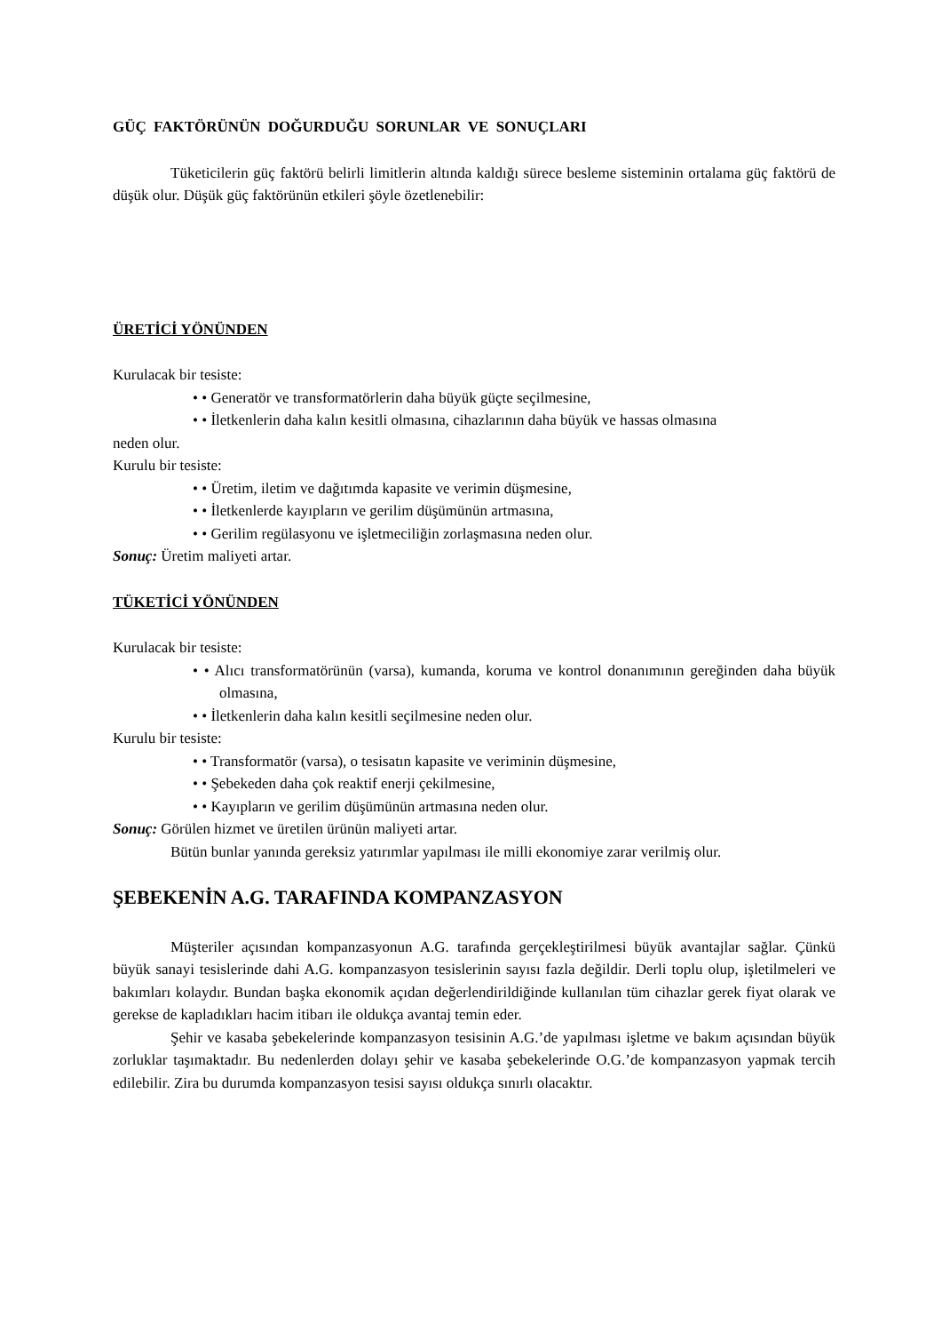GÜÇ FAKTÖRÜNÜN DOĞURDUĞU SORUNLAR VE SONUÇLARI
Tüketicilerin güç faktörü belirli limitlerin altında kaldığı sürece besleme sisteminin ortalama güç faktörü de düşük olur. Düşük güç faktörünün etkileri şöyle özetlenebilir:
ÜRETİCİ YÖNÜNDEN
Kurulacak bir tesiste:
• • Generatör ve transformatörlerin daha büyük güçte seçilmesine,
• • İletkenlerin daha kalın kesitli olmasına, cihazlarının daha büyük ve hassas olmasına
neden olur.
Kurulu bir tesiste:
• • Üretim, iletim ve dağıtımda kapasite ve verimin düşmesine,
• • İletkenlerde kayıpların ve gerilim düşümünün artmasına,
• • Gerilim regülasyonu ve işletmeciliğin zorlaşmasına neden olur.
Sonuç: Üretim maliyeti artar.
TÜKETİCİ YÖNÜNDEN
Kurulacak bir tesiste:
• • Alıcı transformatörünün (varsa), kumanda, koruma ve kontrol donanımının gereğinden daha büyük olmasına,
• • İletkenlerin daha kalın kesitli seçilmesine neden olur.
Kurulu bir tesiste:
• • Transformatör (varsa), o tesisatın kapasite ve veriminin düşmesine,
• • Şebekeden daha çok reaktif enerji çekilmesine,
• • Kayıpların ve gerilim düşümünün artmasına neden olur.
Sonuç: Görülen hizmet ve üretilen ürünün maliyeti artar.
Bütün bunlar yanında gereksiz yatırımlar yapılması ile milli ekonomiye zarar verilmiş olur.
ŞEBEKENİN A.G. TARAFINDA KOMPANZASYON
Müşteriler açısından kompanzasyonun A.G. tarafında gerçekleştirilmesi büyük avantajlar sağlar. Çünkü büyük sanayi tesislerinde dahi A.G. kompanzasyon tesislerinin sayısı fazla değildir. Derli toplu olup, işletilmeleri ve bakımları kolaydır. Bundan başka ekonomik açıdan değerlendirildiğinde kullanılan tüm cihazlar gerek fiyat olarak ve gerekse de kapladıkları hacim itibarı ile oldukça avantaj temin eder.
Şehir ve kasaba şebekelerinde kompanzasyon tesisinin A.G.’de yapılması işletme ve bakım açısından büyük zorluklar taşımaktadır. Bu nedenlerden dolayı şehir ve kasaba şebekelerinde O.G.’de kompanzasyon yapmak tercih edilebilir. Zira bu durumda kompanzasyon tesisi sayısı oldukça sınırlı olacaktır.